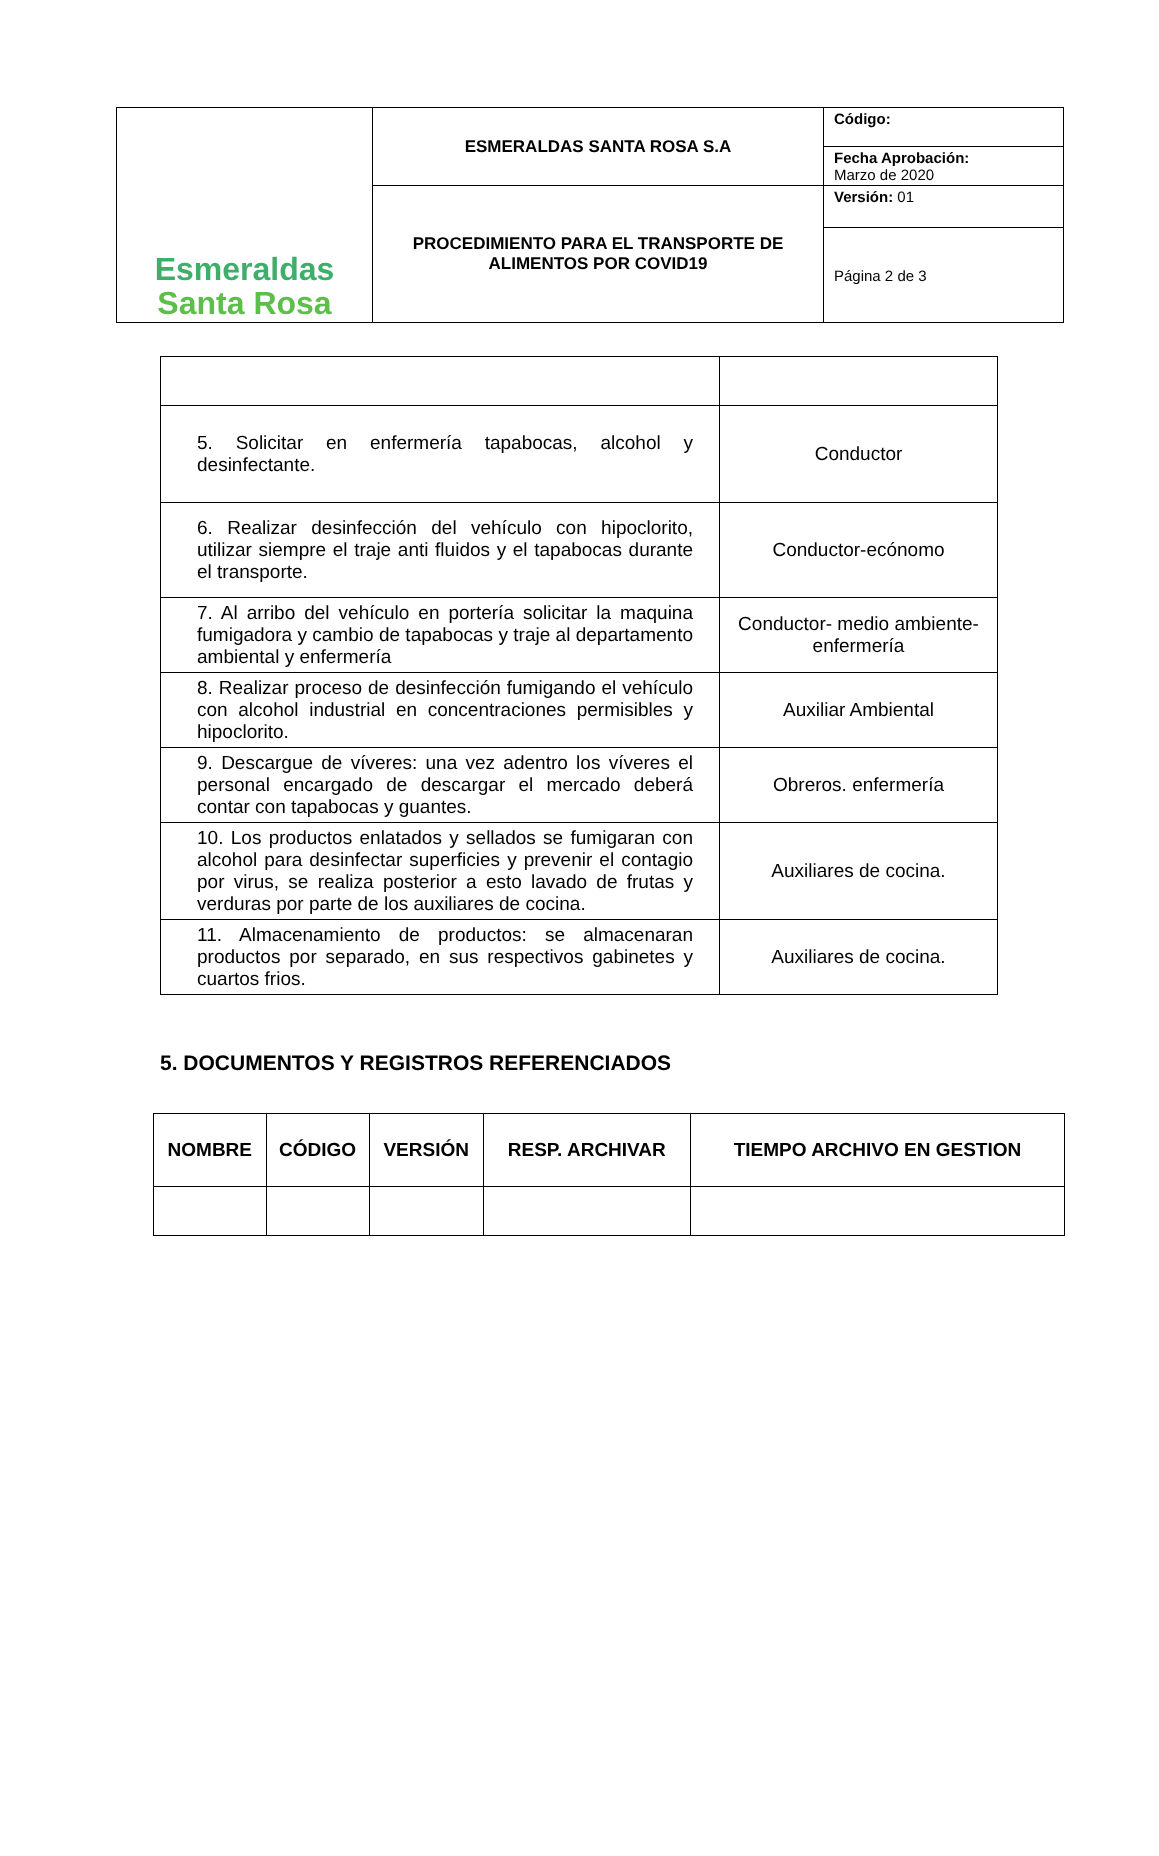| Esmeraldas Santa Rosa | ESMERALDAS SANTA ROSA S.A | Código: |
| | | Fecha Aprobación: Marzo de 2020 |
| | PROCEDIMIENTO PARA EL TRANSPORTE DE ALIMENTOS POR COVID19 | Versión: 01 |
| | | Página 2 de 3 |
| 5. Solicitar en enfermería tapabocas, alcohol y desinfectante. | Conductor |
| 6. Realizar desinfección del vehículo con hipoclorito, utilizar siempre el traje anti fluidos y el tapabocas durante el transporte. | Conductor-ecónomo |
| 7. Al arribo del vehículo en portería solicitar la maquina fumigadora y cambio de tapabocas y traje al departamento ambiental y enfermería | Conductor- medio ambiente-enfermería |
| 8. Realizar proceso de desinfección fumigando el vehículo con alcohol industrial en concentraciones permisibles y hipoclorito. | Auxiliar Ambiental |
| 9. Descargue de víveres: una vez adentro los víveres el personal encargado de descargar el mercado deberá contar con tapabocas y guantes. | Obreros. enfermería |
| 10. Los productos enlatados y sellados se fumigaran con alcohol para desinfectar superficies y prevenir el contagio por virus, se realiza posterior a esto lavado de frutas y verduras por parte de los auxiliares de cocina. | Auxiliares de cocina. |
| 11. Almacenamiento de productos: se almacenaran productos por separado, en sus respectivos gabinetes y cuartos frios. | Auxiliares de cocina. |
5. DOCUMENTOS Y REGISTROS REFERENCIADOS
| NOMBRE | CÓDIGO | VERSIÓN | RESP. ARCHIVAR | TIEMPO ARCHIVO EN GESTION |
| --- | --- | --- | --- | --- |